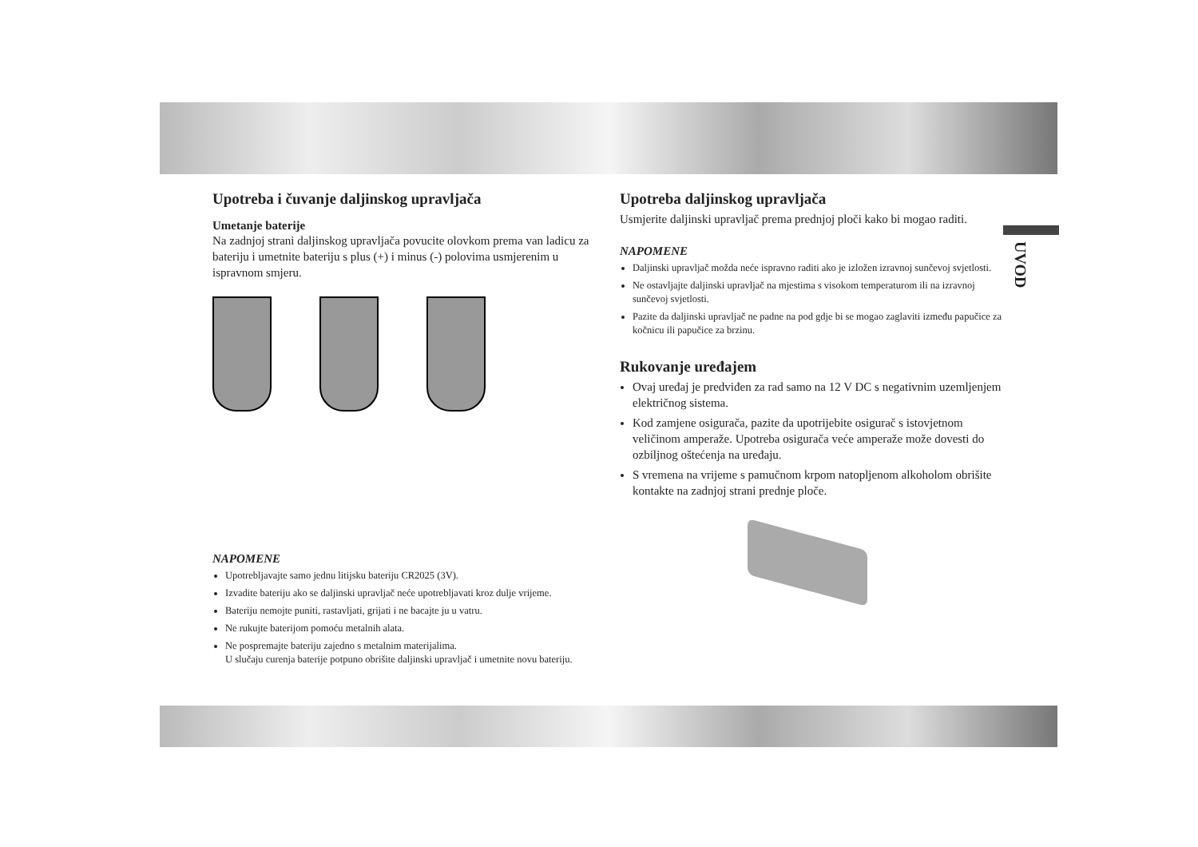UVOD
Upotreba i čuvanje daljinskog upravljača
Umetanje baterije
Na zadnjoj strani daljinskog upravljača povucite olovkom prema van ladicu za bateriju i umetnite bateriju s plus (+) i minus (-) polovima usmjerenim u ispravnom smjeru.
NAPOMENE
Upotrebljavajte samo jednu litijsku bateriju CR2025 (3V).
Izvadite bateriju ako se daljinski upravljač neće upotrebljavati kroz dulje vrijeme.
Bateriju nemojte puniti, rastavljati, grijati i ne bacajte ju u vatru.
Ne rukujte baterijom pomoću metalnih alata.
Ne pospremajte bateriju zajedno s metalnim materijalima.
U slučaju curenja baterije potpuno obrišite daljinski upravljač i umetnite novu bateriju.
Upotreba daljinskog upravljača
Usmjerite daljinski upravljač prema prednjoj ploči kako bi mogao raditi.
NAPOMENE
Daljinski upravljač možda neće ispravno raditi ako je izložen izravnoj sunčevoj svjetlosti.
Ne ostavljajte daljinski upravljač na mjestima s visokom temperaturom ili na izravnoj sunčevoj svjetlosti.
Pazite da daljinski upravljač ne padne na pod gdje bi se mogao zaglaviti između papučice za kočnicu ili papučice za brzinu.
Rukovanje uređajem
Ovaj uređaj je predviđen za rad samo na 12 V DC s negativnim uzemljenjem električnog sistema.
Kod zamjene osigurača, pazite da upotrijebite osigurač s istovjetnom veličinom amperaže. Upotreba osigurača veće amperaže može dovesti do ozbiljnog oštećenja na uređaju.
S vremena na vrijeme s pamučnom krpom natopljenom alkoholom obrišite kontakte na zadnjoj strani prednje ploče.